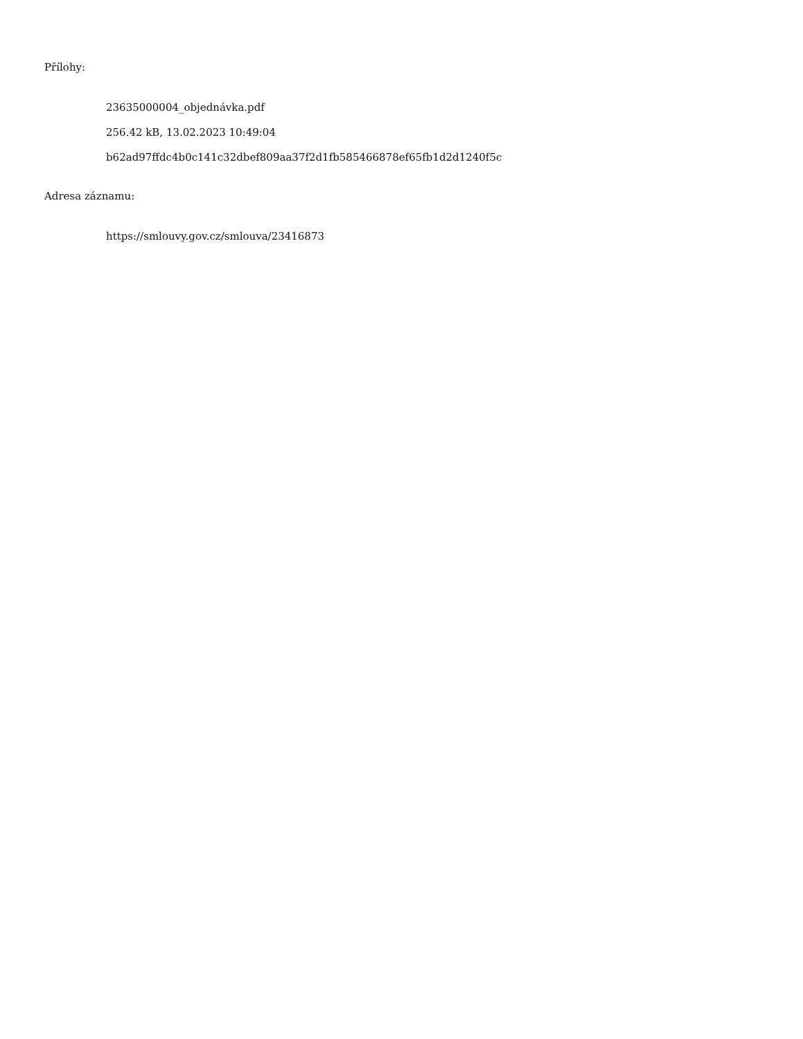Přílohy:
23635000004_objednávka.pdf
256.42 kB, 13.02.2023 10:49:04
b62ad97ffdc4b0c141c32dbef809aa37f2d1fb585466878ef65fb1d2d1240f5c
Adresa záznamu:
https://smlouvy.gov.cz/smlouva/23416873